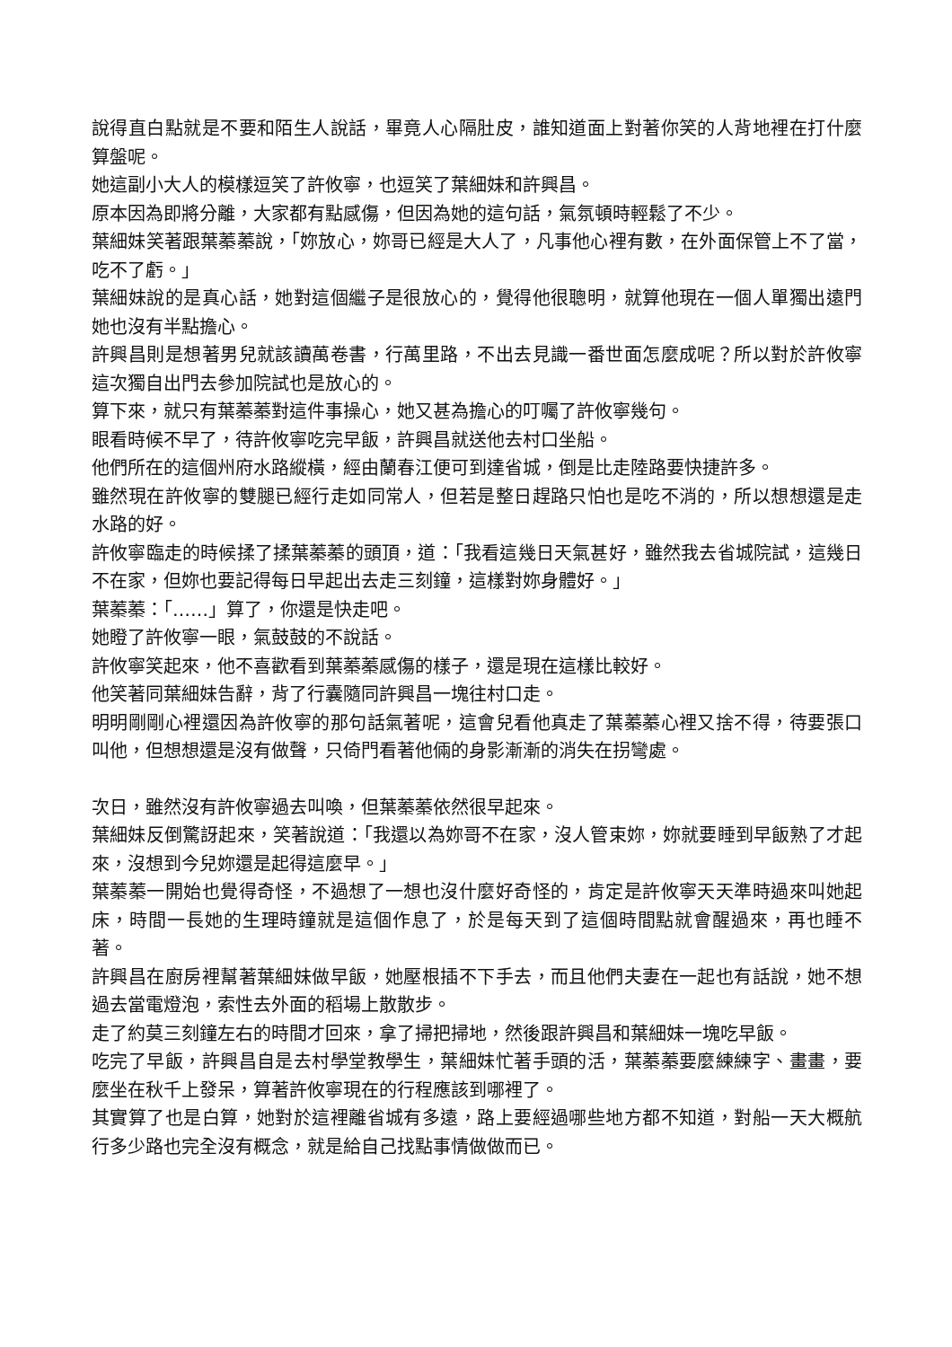說得直白點就是不要和陌生人說話，畢竟人心隔肚皮，誰知道面上對著你笑的人背地裡在打什麼算盤呢。
她這副小大人的模樣逗笑了許攸寧，也逗笑了葉細妹和許興昌。
原本因為即將分離，大家都有點感傷，但因為她的這句話，氣氛頓時輕鬆了不少。
葉細妹笑著跟葉蓁蓁說，「妳放心，妳哥已經是大人了，凡事他心裡有數，在外面保管上不了當，吃不了虧。」
葉細妹說的是真心話，她對這個繼子是很放心的，覺得他很聰明，就算他現在一個人單獨出遠門她也沒有半點擔心。
許興昌則是想著男兒就該讀萬卷書，行萬里路，不出去見識一番世面怎麼成呢？所以對於許攸寧這次獨自出門去參加院試也是放心的。
算下來，就只有葉蓁蓁對這件事操心，她又甚為擔心的叮囑了許攸寧幾句。
眼看時候不早了，待許攸寧吃完早飯，許興昌就送他去村口坐船。
他們所在的這個州府水路縱橫，經由蘭春江便可到達省城，倒是比走陸路要快捷許多。
雖然現在許攸寧的雙腿已經行走如同常人，但若是整日趕路只怕也是吃不消的，所以想想還是走水路的好。
許攸寧臨走的時候揉了揉葉蓁蓁的頭頂，道：「我看這幾日天氣甚好，雖然我去省城院試，這幾日不在家，但妳也要記得每日早起出去走三刻鐘，這樣對妳身體好。」
葉蓁蓁：「……」算了，你還是快走吧。
她瞪了許攸寧一眼，氣鼓鼓的不說話。
許攸寧笑起來，他不喜歡看到葉蓁蓁感傷的樣子，還是現在這樣比較好。
他笑著同葉細妹告辭，背了行囊隨同許興昌一塊往村口走。
明明剛剛心裡還因為許攸寧的那句話氣著呢，這會兒看他真走了葉蓁蓁心裡又捨不得，待要張口叫他，但想想還是沒有做聲，只倚門看著他倆的身影漸漸的消失在拐彎處。
次日，雖然沒有許攸寧過去叫喚，但葉蓁蓁依然很早起來。
葉細妹反倒驚訝起來，笑著說道：「我還以為妳哥不在家，沒人管束妳，妳就要睡到早飯熟了才起來，沒想到今兒妳還是起得這麼早。」
葉蓁蓁一開始也覺得奇怪，不過想了一想也沒什麼好奇怪的，肯定是許攸寧天天準時過來叫她起床，時間一長她的生理時鐘就是這個作息了，於是每天到了這個時間點就會醒過來，再也睡不著。
許興昌在廚房裡幫著葉細妹做早飯，她壓根插不下手去，而且他們夫妻在一起也有話說，她不想過去當電燈泡，索性去外面的稻場上散散步。
走了約莫三刻鐘左右的時間才回來，拿了掃把掃地，然後跟許興昌和葉細妹一塊吃早飯。
吃完了早飯，許興昌自是去村學堂教學生，葉細妹忙著手頭的活，葉蓁蓁要麼練練字、畫畫，要麼坐在秋千上發呆，算著許攸寧現在的行程應該到哪裡了。
其實算了也是白算，她對於這裡離省城有多遠，路上要經過哪些地方都不知道，對船一天大概航行多少路也完全沒有概念，就是給自己找點事情做做而已。